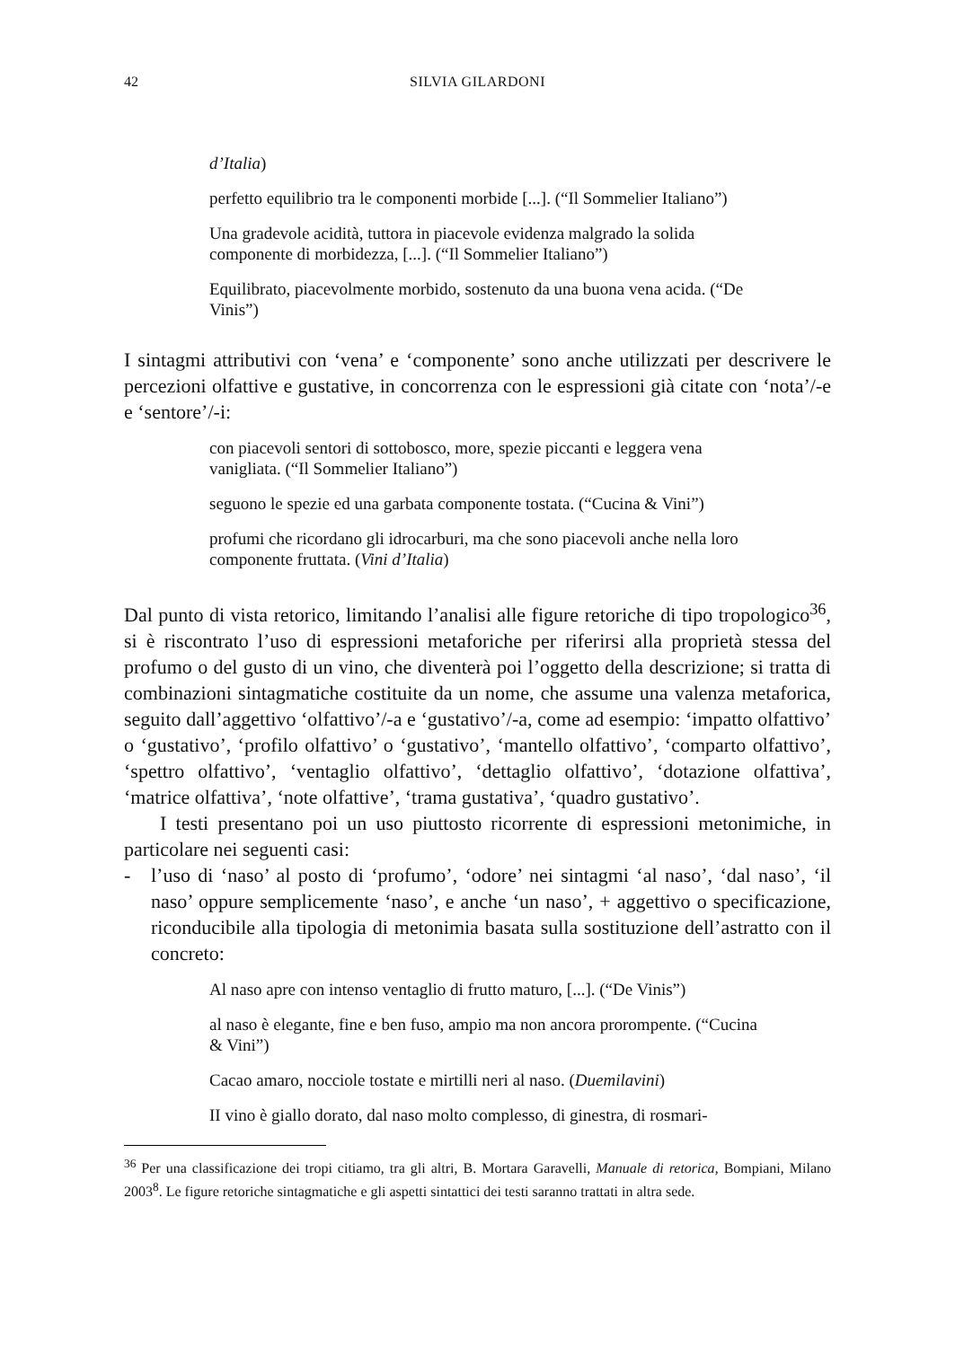42 SILVIA GILARDONI
d’Italia)
perfetto equilibrio tra le componenti morbide [...]. (“Il Sommelier Italiano”)
Una gradevole acidità, tuttora in piacevole evidenza malgrado la solida componente di morbidezza, [...]. (“Il Sommelier Italiano”)
Equilibrato, piacevolmente morbido, sostenuto da una buona vena acida. (“De Vinis”)
I sintagmi attributivi con ‘vena’ e ‘componente’ sono anche utilizzati per descrivere le percezioni olfattive e gustative, in concorrenza con le espressioni già citate con ‘nota’/-e e ‘sentore’/-i:
con piacevoli sentori di sottobosco, more, spezie piccanti e leggera vena vanigliata. (“Il Sommelier Italiano”)
seguono le spezie ed una garbata componente tostata. (“Cucina & Vini”)
profumi che ricordano gli idrocarburi, ma che sono piacevoli anche nella loro componente fruttata. (Vini d’Italia)
Dal punto di vista retorico, limitando l’analisi alle figure retoriche di tipo tropologico<sup>36</sup>, si è riscontrato l’uso di espressioni metaforiche per riferirsi alla proprietà stessa del profumo o del gusto di un vino, che diventerà poi l’oggetto della descrizione; si tratta di combinazioni sintagmatiche costituite da un nome, che assume una valenza metaforica, seguito dall’aggettivo ‘olfattivo’/-a e ‘gustativo’/-a, come ad esempio: ‘impatto olfattivo’ o ‘gustativo’, ‘profilo olfattivo’ o ‘gustativo’, ‘mantello olfattivo’, ‘comparto olfattivo’, ‘spettro olfattivo’, ‘ventaglio olfattivo’, ‘dettaglio olfattivo’, ‘dotazione olfattiva’, ‘matrice olfattiva’, ‘note olfattive’, ‘trama gustativa’, ‘quadro gustativo’.
I testi presentano poi un uso piuttosto ricorrente di espressioni metonimiche, in particolare nei seguenti casi:
- l’uso di ‘naso’ al posto di ‘profumo’, ‘odore’ nei sintagmi ‘al naso’, ‘dal naso’, ‘il naso’ oppure semplicemente ‘naso’, e anche ‘un naso’, + aggettivo o specificazione, riconducibile alla tipologia di metonimia basata sulla sostituzione dell’astratto con il concreto:
Al naso apre con intenso ventaglio di frutto maturo, [...]. (“De Vinis”)
al naso è elegante, fine e ben fuso, ampio ma non ancora prorompente. (“Cucina & Vini”)
Cacao amaro, nocciole tostate e mirtilli neri al naso. (Duemilavini)
II vino è giallo dorato, dal naso molto complesso, di ginestra, di rosmari-
<sup>36</sup> Per una classificazione dei tropi citiamo, tra gli altri, B. Mortara Garavelli, Manuale di retorica, Bompiani, Milano 2003<sup>8</sup>. Le figure retoriche sintagmatiche e gli aspetti sintattici dei testi saranno trattati in altra sede.